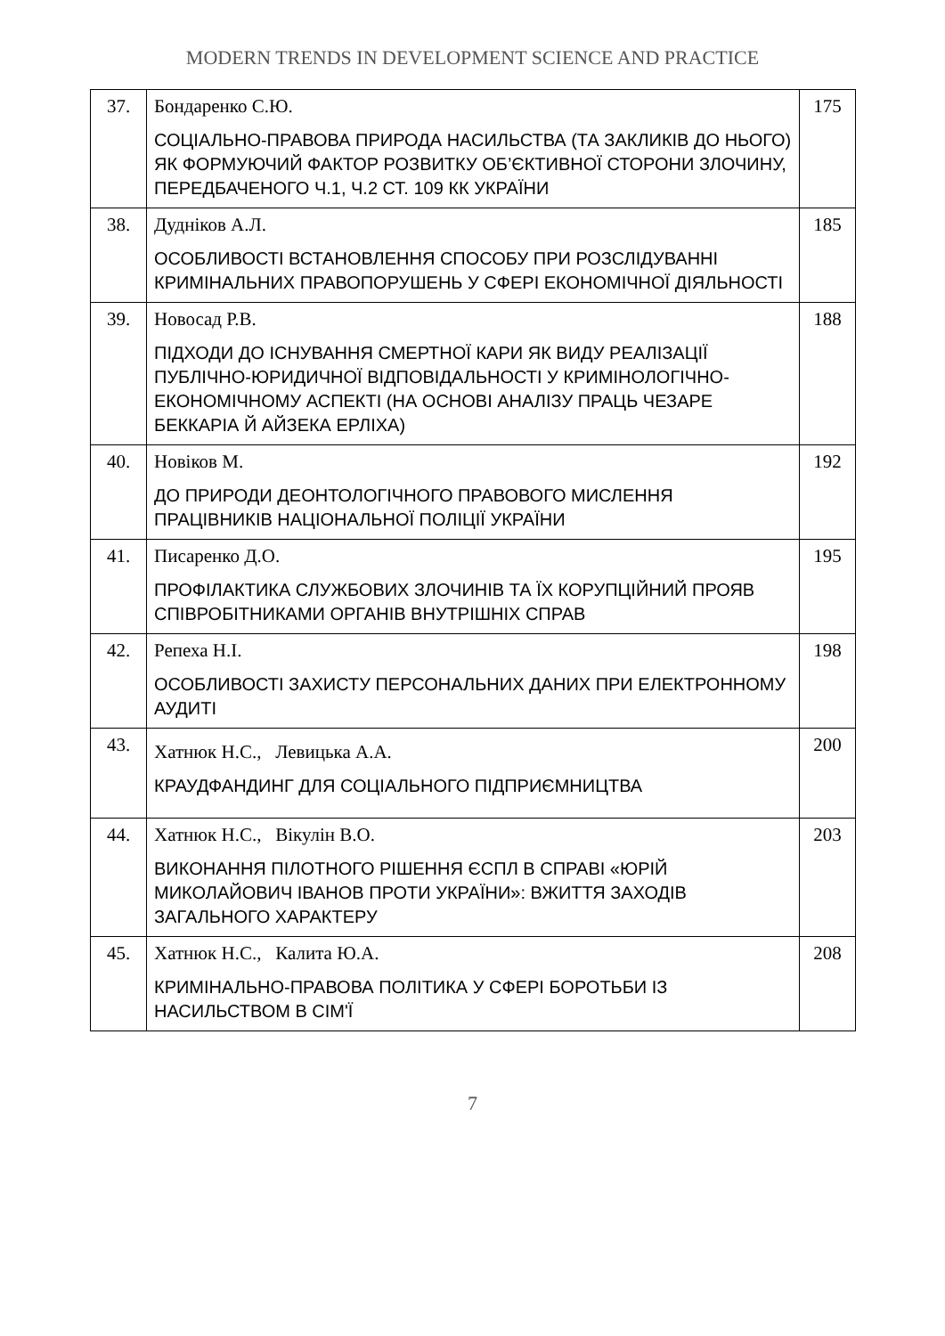MODERN TRENDS IN DEVELOPMENT SCIENCE AND PRACTICE
| 37. | Бондаренко С.Ю. СОЦІАЛЬНО-ПРАВОВА ПРИРОДА НАСИЛЬСТВА (ТА ЗАКЛИКІВ ДО НЬОГО) ЯК ФОРМУЮЧИЙ ФАКТОР РОЗВИТКУ ОБ’ЄКТИВНОЇ СТОРОНИ ЗЛОЧИНУ, ПЕРЕДБАЧЕНОГО Ч.1, Ч.2 СТ. 109 КК УКРАЇНИ | 175 |
| 38. | Дудніков А.Л. ОСОБЛИВОСТІ ВСТАНОВЛЕННЯ СПОСОБУ ПРИ РОЗСЛІДУВАННІ КРИМІНАЛЬНИХ ПРАВОПОРУШЕНЬ У СФЕРІ ЕКОНОМІЧНОЇ ДІЯЛЬНОСТІ | 185 |
| 39. | Новосад Р.В. ПІДХОДИ ДО ІСНУВАННЯ СМЕРТНОЇ КАРИ ЯК ВИДУ РЕАЛІЗАЦІЇ ПУБЛІЧНО-ЮРИДИЧНОЇ ВІДПОВІДАЛЬНОСТІ У КРИМІНОЛОГІЧНО-ЕКОНОМІЧНОМУ АСПЕКТІ (НА ОСНОВІ АНАЛІЗУ ПРАЦЬ ЧЕЗАРЕ БЕККАРІА Й АЙЗЕКА ЕРЛІХА) | 188 |
| 40. | Новіков М. ДО ПРИРОДИ ДЕОНТОЛОГІЧНОГО ПРАВОВОГО МИСЛЕННЯ ПРАЦІВНИКІВ НАЦІОНАЛЬНОЇ ПОЛІЦІЇ УКРАЇНИ | 192 |
| 41. | Писаренко Д.О. ПРОФІЛАКТИКА СЛУЖБОВИХ ЗЛОЧИНІВ ТА ЇХ КОРУПЦІЙНИЙ ПРОЯВ СПІВРОБІТНИКАМИ ОРГАНІВ ВНУТРІШНІХ СПРАВ | 195 |
| 42. | Репеха Н.І. ОСОБЛИВОСТІ ЗАХИСТУ ПЕРСОНАЛЬНИХ ДАНИХ ПРИ ЕЛЕКТРОННОМУ АУДИТІ | 198 |
| 43. | Хатнюк Н.С., Левицька А.А. КРАУДФАНДИНГ ДЛЯ СОЦІАЛЬНОГО ПІДПРИЄМНИЦТВА | 200 |
| 44. | Хатнюк Н.С., Вікулін В.О. ВИКОНАННЯ ПІЛОТНОГО РІШЕННЯ ЄСПЛ В СПРАВІ «ЮРІЙ МИКОЛАЙОВИЧ ІВАНОВ ПРОТИ УКРАЇНИ»: ВЖИТТЯ ЗАХОДІВ ЗАГАЛЬНОГО ХАРАКТЕРУ | 203 |
| 45. | Хатнюк Н.С., Калита Ю.А. КРИМІНАЛЬНО-ПРАВОВА ПОЛІТИКА У СФЕРІ БОРОТЬБИ ІЗ НАСИЛЬСТВОМ В СІМ'Ї | 208 |
7